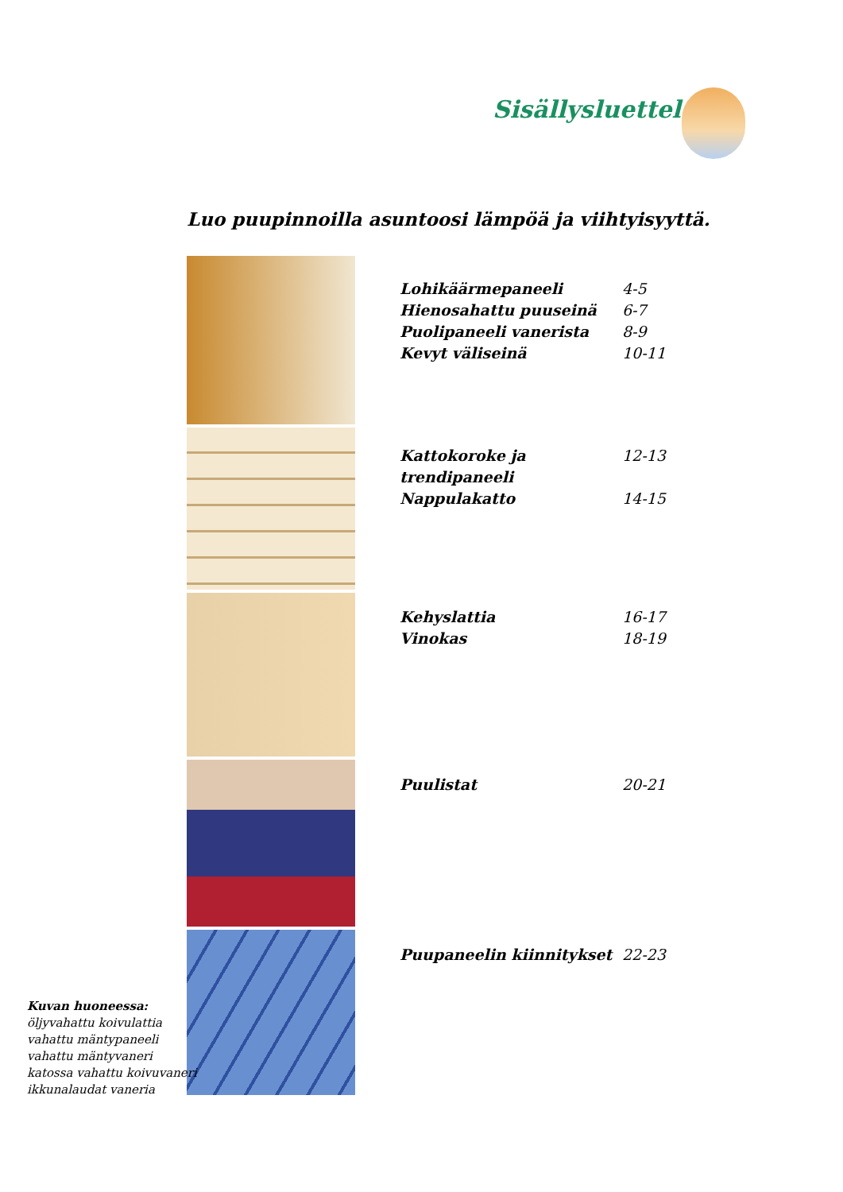Sisällysluettelo
Luo puupinnoilla asuntoosi lämpöä ja viihtyisyyttä.
Lohikäärmepaneeli 4-5
Hienosahattu puuseinä 6-7
Puolipaneeli vanerista 8-9
Kevyt väliseinä 10-11
Kattokoroke ja trendipaneeli 12-13
Nappulakatto 14-15
Kehyslattia 16-17
Vinokas 18-19
Puulistat 20-21
Puupaneelin kiinnitykset 22-23
Kuvan huoneessa:
öljyvahattu koivulattia
vahattu mäntypaneeli
vahattu mäntyvaneri
katossa vahattu koivuvaneri
ikkunalaudat vaneria